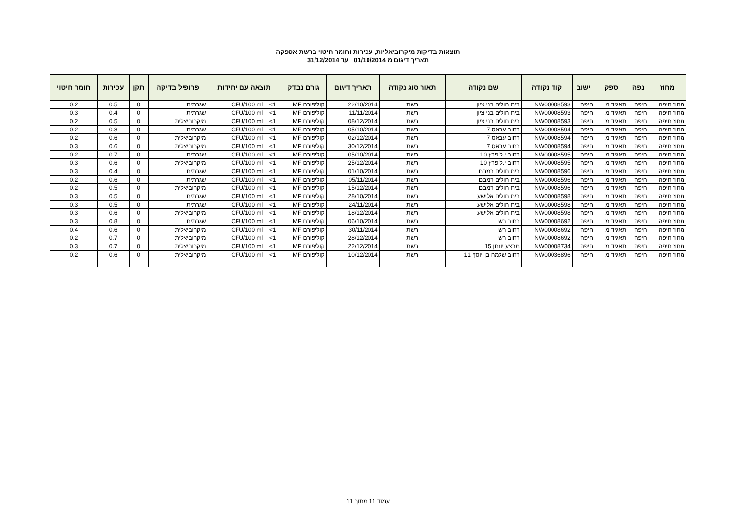תוצאות בדיקות מיקרוביאליות, עכירות וחומר חיטוי ברשת אספקה
תאריך דיגום מ 01/10/2014 עד 31/12/2014
| מחוז | נפה | ספק | ישוב | קוד נקודה | שם נקודה | תאור סוג נקודה | תאריך דיגום | גורם נבדק | תוצאה עם יחידות | | פרופיל בדיקה | תקן | עכירות | חומר חיטוי |
| --- | --- | --- | --- | --- | --- | --- | --- | --- | --- | --- | --- | --- | --- | --- |
| מחוז חיפה | חיפה | תאגיד מי | חיפה | NW00008593 | בית חולים בני ציון | רשת | 22/10/2014 | קוליפורם MF | 1> | CFU/100 ml | שגרתית | 0 | 0.5 | 0.2 |
| מחוז חיפה | חיפה | תאגיד מי | חיפה | NW00008593 | בית חולים בני ציון | רשת | 11/11/2014 | קוליפורם MF | 1> | CFU/100 ml | שגרתית | 0 | 0.4 | 0.3 |
| מחוז חיפה | חיפה | תאגיד מי | חיפה | NW00008593 | בית חולים בני ציון | רשת | 08/12/2014 | קוליפורם MF | 1> | CFU/100 ml | מיקרוביאלית | 0 | 0.5 | 0.2 |
| מחוז חיפה | חיפה | תאגיד מי | חיפה | NW00008594 | רחוב עבאס 7 | רשת | 05/10/2014 | קוליפורם MF | 1> | CFU/100 ml | שגרתית | 0 | 0.8 | 0.2 |
| מחוז חיפה | חיפה | תאגיד מי | חיפה | NW00008594 | רחוב עבאס 7 | רשת | 02/12/2014 | קוליפורם MF | 1> | CFU/100 ml | מיקרוביאלית | 0 | 0.6 | 0.2 |
| מחוז חיפה | חיפה | תאגיד מי | חיפה | NW00008594 | רחוב עבאס 7 | רשת | 30/12/2014 | קוליפורם MF | 1> | CFU/100 ml | מיקרוביאלית | 0 | 0.6 | 0.3 |
| מחוז חיפה | חיפה | תאגיד מי | חיפה | NW00008595 | רחוב י.ל.פרץ 10 | רשת | 05/10/2014 | קוליפורם MF | 1> | CFU/100 ml | שגרתית | 0 | 0.7 | 0.2 |
| מחוז חיפה | חיפה | תאגיד מי | חיפה | NW00008595 | רחוב י.ל.פרץ 10 | רשת | 25/12/2014 | קוליפורם MF | 1> | CFU/100 ml | מיקרוביאלית | 0 | 0.6 | 0.3 |
| מחוז חיפה | חיפה | תאגיד מי | חיפה | NW00008596 | בית חולים רמבם | רשת | 01/10/2014 | קוליפורם MF | 1> | CFU/100 ml | שגרתית | 0 | 0.4 | 0.3 |
| מחוז חיפה | חיפה | תאגיד מי | חיפה | NW00008596 | בית חולים רמבם | רשת | 05/11/2014 | קוליפורם MF | 1> | CFU/100 ml | שגרתית | 0 | 0.6 | 0.2 |
| מחוז חיפה | חיפה | תאגיד מי | חיפה | NW00008596 | בית חולים רמבם | רשת | 15/12/2014 | קוליפורם MF | 1> | CFU/100 ml | מיקרוביאלית | 0 | 0.5 | 0.2 |
| מחוז חיפה | חיפה | תאגיד מי | חיפה | NW00008598 | בית חולים אלישע | רשת | 28/10/2014 | קוליפורם MF | 1> | CFU/100 ml | שגרתית | 0 | 0.5 | 0.3 |
| מחוז חיפה | חיפה | תאגיד מי | חיפה | NW00008598 | בית חולים אלישע | רשת | 24/11/2014 | קוליפורם MF | 1> | CFU/100 ml | שגרתית | 0 | 0.5 | 0.3 |
| מחוז חיפה | חיפה | תאגיד מי | חיפה | NW00008598 | בית חולים אלישע | רשת | 18/12/2014 | קוליפורם MF | 1> | CFU/100 ml | מיקרוביאלית | 0 | 0.6 | 0.3 |
| מחוז חיפה | חיפה | תאגיד מי | חיפה | NW00008692 | רחוב רשי | רשת | 06/10/2014 | קוליפורם MF | 1> | CFU/100 ml | שגרתית | 0 | 0.8 | 0.3 |
| מחוז חיפה | חיפה | תאגיד מי | חיפה | NW00008692 | רחוב רשי | רשת | 30/11/2014 | קוליפורם MF | 1> | CFU/100 ml | מיקרוביאלית | 0 | 0.6 | 0.4 |
| מחוז חיפה | חיפה | תאגיד מי | חיפה | NW00008692 | רחוב רשי | רשת | 28/12/2014 | קוליפורם MF | 1> | CFU/100 ml | מיקרוביאלית | 0 | 0.7 | 0.2 |
| מחוז חיפה | חיפה | תאגיד מי | חיפה | NW00008734 | מבצע יונתן 15 | רשת | 22/12/2014 | קוליפורם MF | 1> | CFU/100 ml | מיקרוביאלית | 0 | 0.7 | 0.3 |
| מחוז חיפה | חיפה | תאגיד מי | חיפה | NW00036896 | רחוב שלמה בן יוסף 11 | רשת | 10/12/2014 | קוליפורם MF | 1> | CFU/100 ml | מיקרוביאלית | 0 | 0.6 | 0.2 |
עמוד 11 מתוך 11